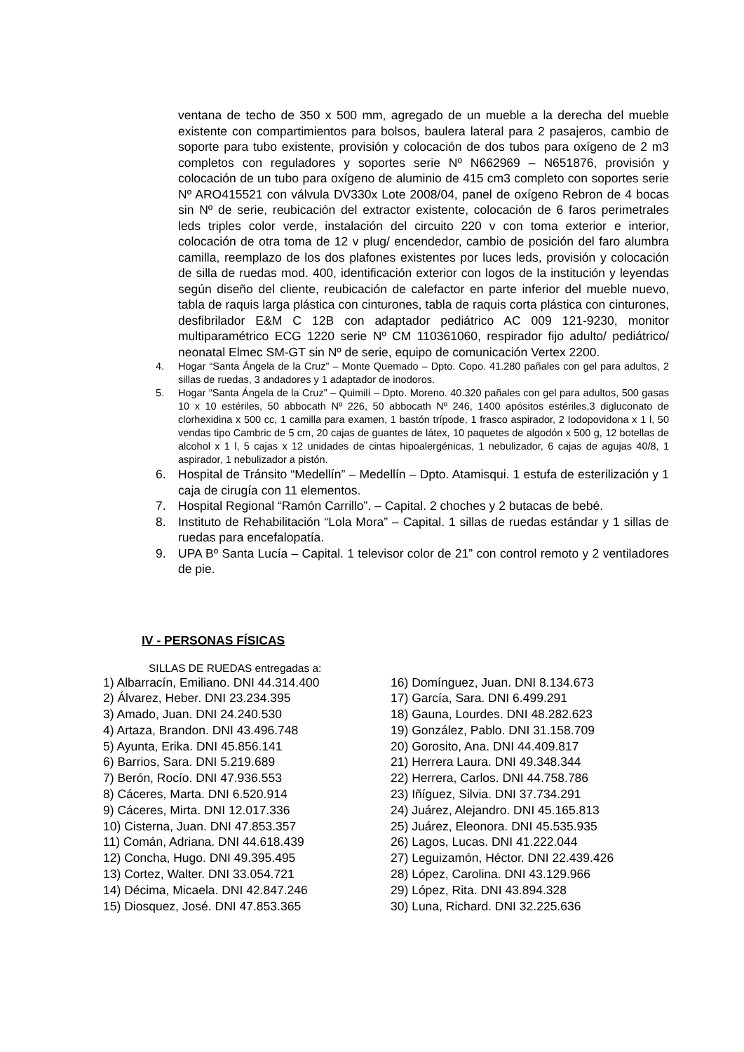ventana de techo de 350 x 500 mm, agregado de un mueble a la derecha del mueble existente con compartimientos para bolsos, baulera lateral para 2 pasajeros, cambio de soporte para tubo existente, provisión y colocación de dos tubos para oxígeno de 2 m3 completos con reguladores y soportes serie Nº N662969 – N651876, provisión y colocación de un tubo para oxígeno de aluminio de 415 cm3 completo con soportes serie Nº ARO415521 con válvula DV330x Lote 2008/04, panel de oxígeno Rebron de 4 bocas sin Nº de serie, reubicación del extractor existente, colocación de 6 faros perimetrales leds triples color verde, instalación del circuito 220 v con toma exterior e interior, colocación de otra toma de 12 v plug/ encendedor, cambio de posición del faro alumbra camilla, reemplazo de los dos plafones existentes por luces leds, provisión y colocación de silla de ruedas mod. 400, identificación exterior con logos de la institución y leyendas según diseño del cliente, reubicación de calefactor en parte inferior del mueble nuevo, tabla de raquis larga plástica con cinturones, tabla de raquis corta plástica con cinturones, desfibrilador E&M C 12B con adaptador pediátrico AC 009 121-9230, monitor multiparamétrico ECG 1220 serie Nº CM 110361060, respirador fijo adulto/ pediátrico/ neonatal Elmec SM-GT sin Nº de serie, equipo de comunicación Vertex 2200.
4. Hogar “Santa Ángela de la Cruz” – Monte Quemado – Dpto. Copo. 41.280 pañales con gel para adultos, 2 sillas de ruedas, 3 andadores y 1 adaptador de inodoros.
5. Hogar “Santa Ángela de la Cruz” – Quimilí – Dpto. Moreno. 40.320 pañales con gel para adultos, 500 gasas 10 x 10 estériles, 50 abbocath Nº 226, 50 abbocath Nº 246, 1400 apósitos estériles,3 digluconato de clorhexidina x 500 cc, 1 camilla para examen, 1 bastón trípode, 1 frasco aspirador, 2 Iodopovidona x 1 l, 50 vendas tipo Cambric de 5 cm, 20 cajas de guantes de látex, 10 paquetes de algodón x 500 g, 12 botellas de alcohol x 1 l, 5 cajas x 12 unidades de cintas hipoalergénicas, 1 nebulizador, 6 cajas de agujas 40/8, 1 aspirador, 1 nebulizador a pistón.
6. Hospital de Tránsito “Medellín” – Medellín – Dpto. Atamisqui. 1 estufa de esterilización y 1 caja de cirugía con 11 elementos.
7. Hospital Regional “Ramón Carrillo”. – Capital. 2 choches y 2 butacas de bebé.
8. Instituto de Rehabilitación “Lola Mora” – Capital. 1 sillas de ruedas estándar y 1 sillas de ruedas para encefalopatía.
9. UPA Bº Santa Lucía – Capital. 1 televisor color de 21” con control remoto y 2 ventiladores de pie.
IV - PERSONAS FÍSICAS
SILLAS DE RUEDAS entregadas a:
1) Albarracín, Emiliano. DNI 44.314.400
2) Álvarez, Heber. DNI 23.234.395
3) Amado, Juan. DNI 24.240.530
4) Artaza, Brandon. DNI 43.496.748
5) Ayunta, Erika. DNI 45.856.141
6) Barrios, Sara. DNI 5.219.689
7) Berón, Rocío. DNI 47.936.553
8) Cáceres, Marta. DNI 6.520.914
9) Cáceres, Mirta. DNI 12.017.336
10) Cisterna, Juan. DNI 47.853.357
11) Comán, Adriana. DNI 44.618.439
12) Concha, Hugo. DNI 49.395.495
13) Cortez, Walter. DNI 33.054.721
14) Décima, Micaela. DNI 42.847.246
15) Diosquez, José. DNI 47.853.365
16) Domínguez, Juan. DNI 8.134.673
17) García, Sara. DNI 6.499.291
18) Gauna, Lourdes. DNI 48.282.623
19) González, Pablo. DNI 31.158.709
20) Gorosito, Ana. DNI 44.409.817
21) Herrera Laura. DNI 49.348.344
22) Herrera, Carlos. DNI 44.758.786
23) Iñíguez, Silvia. DNI 37.734.291
24) Juárez, Alejandro. DNI 45.165.813
25) Juárez, Eleonora. DNI 45.535.935
26) Lagos, Lucas. DNI 41.222.044
27) Leguizamón, Héctor. DNI 22.439.426
28) López, Carolina. DNI 43.129.966
29) López, Rita. DNI 43.894.328
30) Luna, Richard. DNI 32.225.636